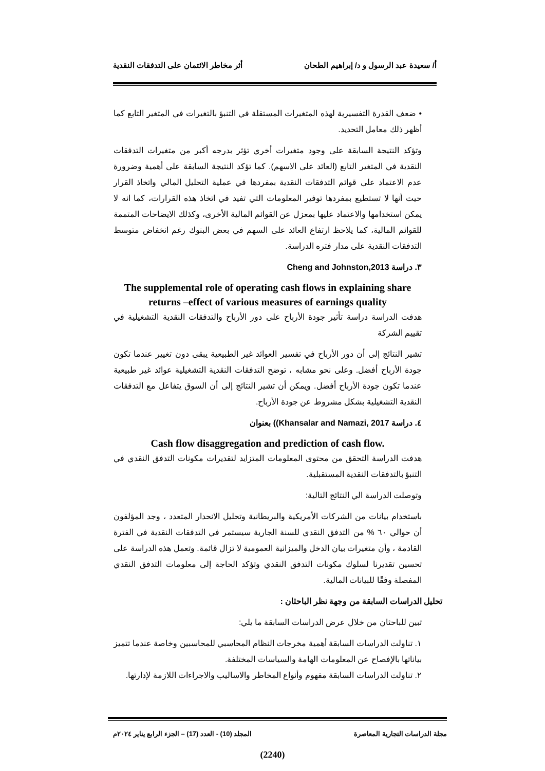أ/ سعيدة عبد الرسول و د/ إبراهيم الطحان أثر مخاطر الائتمان على التدفقات النقدية
• ضعف القدرة التفسيرية لهذه المتغيرات المستقلة في التنبؤ بالتغيرات في المتغير التابع كما أظهر ذلك معامل التحديد.
وتؤكد النتيجة السابقة على وجود متغيرات أخري تؤثر بدرجه أكبر من متغيرات التدفقات النقدية في المتغير التابع (العائد على الاسهم). كما تؤكد النتيجة السابقة على أهمية وضرورة عدم الاعتماد على قوائم التدفقات النقدية بمفردها في عملية التحليل المالي واتخاذ القرار حيث أنها لا تستطيع بمفردها توفير المعلومات التي تفيد في اتخاذ هذه القرارات، كما انه لا يمكن استخدامها والاعتماد عليها بمعزل عن القوائم المالية الأخرى، وكذلك الايضاحات المتممة للقوائم المالية، كما يلاحظ ارتفاع العائد على السهم في بعض البنوك رغم انخفاض متوسط التدفقات النقدية على مدار فتره الدراسة.
٣. دراسة Cheng and Johnston,2013
The supplemental role of operating cash flows in explaining share returns –effect of various measures of earnings quality
هدفت الدراسة دراسة تأثير جودة الأرباح على دور الأرباح والتدفقات النقدية التشغيلية في تقييم الشركة
تشير النتائج إلى أن دور الأرباح في تفسير العوائد غير الطبيعية يبقى دون تغيير عندما تكون جودة الأرباح أفضل. وعلى نحو مشابه ، توضح التدفقات النقدية التشغيلية عوائد غير طبيعية عندما تكون جودة الأرباح أفضل. ويمكن أن تشير النتائج إلى أن السوق يتفاعل مع التدفقات النقدية التشغيلية بشكل مشروط عن جودة الأرباح.
٤. دراسة Khansalar and Namazi, 2017)) بعنوان
Cash flow disaggregation and prediction of cash flow.
هدفت الدراسة التحقق من محتوى المعلومات المتزايد لتقديرات مكونات التدفق النقدي في التنبؤ بالتدفقات النقدية المستقبلية.
وتوصلت الدراسة الي النتائج التالية:
باستخدام بيانات من الشركات الأمريكية والبريطانية وتحليل الانحدار المتعدد ، وجد المؤلفون أن حوالي ٦٠ % من التدفق النقدي للسنة الجارية سيستمر في التدفقات النقدية في الفترة القادمة ، وأن متغيرات بيان الدخل والميزانية العمومية لا تزال قائمة. وتعمل هذه الدراسة على تحسين تقديرنا لسلوك مكونات التدفق النقدي وتؤكد الحاجة إلى معلومات التدفق النقدي المفصلة وفقًا للبيانات المالية.
تحليل الدراسات السابقة من وجهة نظر الباحثان :
تبين للباحثان من خلال عرض الدراسات السابقة ما يلي:
١. تناولت الدراسات السابقة أهمية مخرجات النظام المحاسبي للمحاسبين وخاصة عندما تتميز بياناتها بالإفصاح عن المعلومات الهامة والسياسات المختلفة.
٢. تناولت الدراسات السابقة مفهوم وأنواع المخاطر والاساليب والاجراءات اللازمة لإدارتها.
مجلة الدراسات التجارية المعاصرة المجلد (10) - العدد (17) – الجزء الرابع يناير ٢٠٢٤م
(2240)